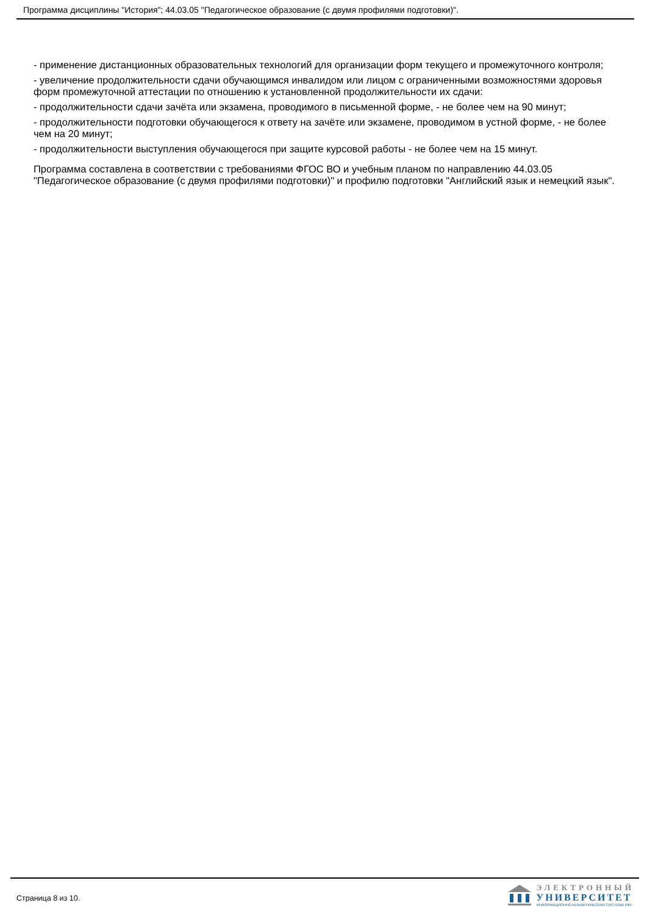Программа дисциплины "История"; 44.03.05 "Педагогическое образование (с двумя профилями подготовки)".
- применение дистанционных образовательных технологий для организации форм текущего и промежуточного контроля;
- увеличение продолжительности сдачи обучающимся инвалидом или лицом с ограниченными возможностями здоровья форм промежуточной аттестации по отношению к установленной продолжительности их сдачи:
- продолжительности сдачи зачёта или экзамена, проводимого в письменной форме, - не более чем на 90 минут;
- продолжительности подготовки обучающегося к ответу на зачёте или экзамене, проводимом в устной форме, - не более чем на 20 минут;
- продолжительности выступления обучающегося при защите курсовой работы - не более чем на 15 минут.
Программа составлена в соответствии с требованиями ФГОС ВО и учебным планом по направлению 44.03.05 "Педагогическое образование (с двумя профилями подготовки)" и профилю подготовки "Английский язык и немецкий язык".
Страница 8 из 10.
ЭЛЕКТРОННЫЙ
УНИВЕРСИТЕТ
ИНФОРМАЦИОННО-АНАЛИТИЧЕСКАЯ СИСТЕМА КФУ